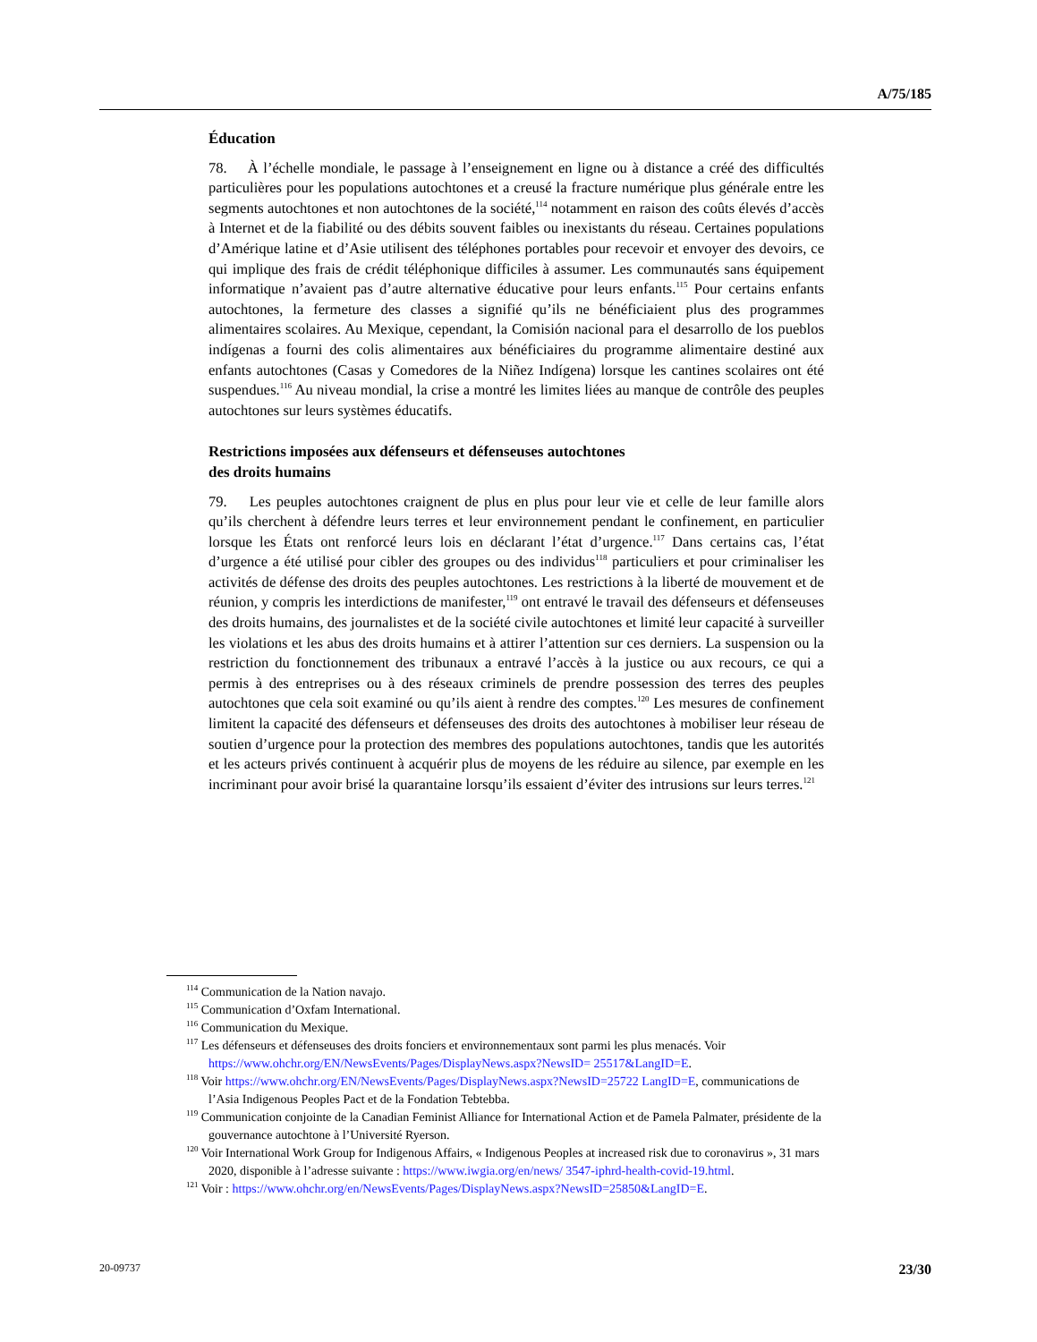A/75/185
Éducation
78. À l’échelle mondiale, le passage à l’enseignement en ligne ou à distance a créé des difficultés particulières pour les populations autochtones et a creusé la fracture numérique plus générale entre les segments autochtones et non autochtones de la société,<sup>114</sup> notamment en raison des coûts élevés d’accès à Internet et de la fiabilité ou des débits souvent faibles ou inexistants du réseau. Certaines populations d’Amérique latine et d’Asie utilisent des téléphones portables pour recevoir et envoyer des devoirs, ce qui implique des frais de crédit téléphonique difficiles à assumer. Les communautés sans équipement informatique n’avaient pas d’autre alternative éducative pour leurs enfants.<sup>115</sup> Pour certains enfants autochtones, la fermeture des classes a signifié qu’ils ne bénéficiaient plus des programmes alimentaires scolaires. Au Mexique, cependant, la Comisión nacional para el desarrollo de los pueblos indígenas a fourni des colis alimentaires aux bénéficiaires du programme alimentaire destiné aux enfants autochtones (Casas y Comedores de la Niñez Indígena) lorsque les cantines scolaires ont été suspendues.<sup>116</sup> Au niveau mondial, la crise a montré les limites liées au manque de contrôle des peuples autochtones sur leurs systèmes éducatifs.
Restrictions imposées aux défenseurs et défenseuses autochtones
des droits humains
79. Les peuples autochtones craignent de plus en plus pour leur vie et celle de leur famille alors qu’ils cherchent à défendre leurs terres et leur environnement pendant le confinement, en particulier lorsque les États ont renforcé leurs lois en déclarant l’état d’urgence.<sup>117</sup> Dans certains cas, l’état d’urgence a été utilisé pour cibler des groupes ou des individus<sup>118</sup> particuliers et pour criminaliser les activités de défense des droits des peuples autochtones. Les restrictions à la liberté de mouvement et de réunion, y compris les interdictions de manifester,<sup>119</sup> ont entravé le travail des défenseurs et défenseuses des droits humains, des journalistes et de la société civile autochtones et limité leur capacité à surveiller les violations et les abus des droits humains et à attirer l’attention sur ces derniers. La suspension ou la restriction du fonctionnement des tribunaux a entravé l’accès à la justice ou aux recours, ce qui a permis à des entreprises ou à des réseaux criminels de prendre possession des terres des peuples autochtones que cela soit examiné ou qu’ils aient à rendre des comptes.<sup>120</sup> Les mesures de confinement limitent la capacité des défenseurs et défenseuses des droits des autochtones à mobiliser leur réseau de soutien d’urgence pour la protection des membres des populations autochtones, tandis que les autorités et les acteurs privés continuent à acquérir plus de moyens de les réduire au silence, par exemple en les incriminant pour avoir brisé la quarantaine lorsqu’ils essaient d’éviter des intrusions sur leurs terres.<sup>121</sup>
<sup>114</sup> Communication de la Nation navajo.
<sup>115</sup> Communication d’Oxfam International.
<sup>116</sup> Communication du Mexique.
<sup>117</sup> Les défenseurs et défenseuses des droits fonciers et environnementaux sont parmi les plus menacés. Voir https://www.ohchr.org/EN/NewsEvents/Pages/DisplayNews.aspx?NewsID= 25517&LangID=E.
<sup>118</sup> Voir https://www.ohchr.org/EN/NewsEvents/Pages/DisplayNews.aspx?NewsID=25722 LangID=E, communications de l’Asia Indigenous Peoples Pact et de la Fondation Tebtebba.
<sup>119</sup> Communication conjointe de la Canadian Feminist Alliance for International Action et de Pamela Palmater, présidente de la gouvernance autochtone à l’Université Ryerson.
<sup>120</sup> Voir International Work Group for Indigenous Affairs, « Indigenous Peoples at increased risk due to coronavirus », 31 mars 2020, disponible à l’adresse suivante : https://www.iwgia.org/en/news/ 3547-iphrd-health-covid-19.html.
<sup>121</sup> Voir : https://www.ohchr.org/en/NewsEvents/Pages/DisplayNews.aspx?NewsID=25850&LangID=E.
20-09737 23/30